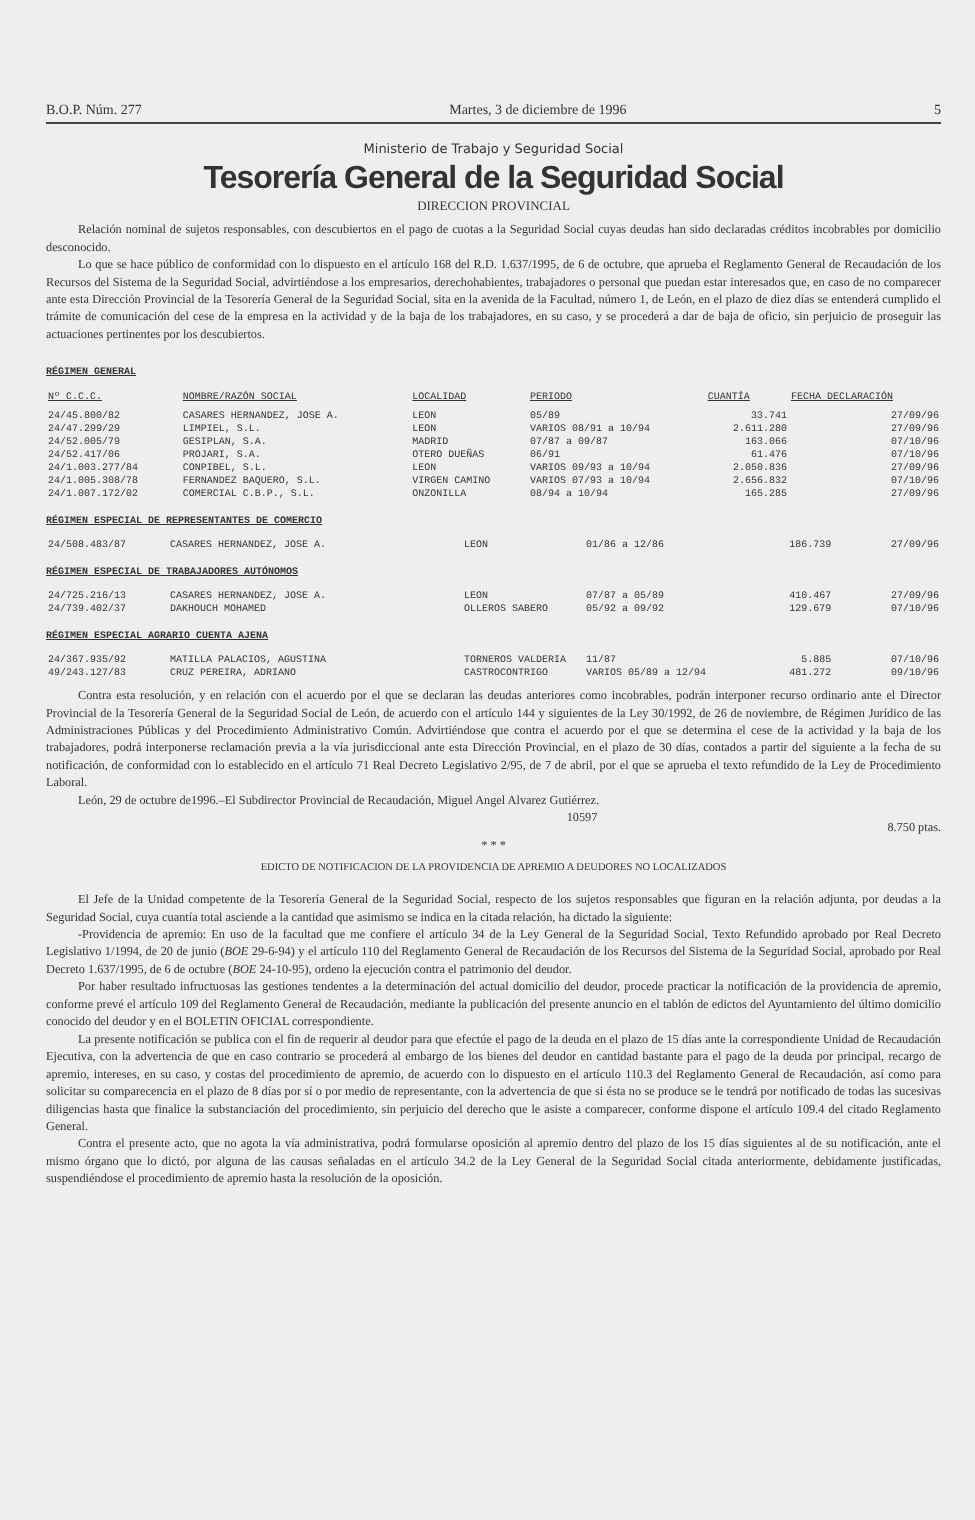B.O.P. Núm. 277 Martes, 3 de diciembre de 1996 5
Ministerio de Trabajo y Seguridad Social
Tesorería General de la Seguridad Social
DIRECCION PROVINCIAL
Relación nominal de sujetos responsables, con descubiertos en el pago de cuotas a la Seguridad Social cuyas deudas han sido declaradas créditos incobrables por domicilio desconocido.
Lo que se hace público de conformidad con lo dispuesto en el artículo 168 del R.D. 1.637/1995, de 6 de octubre, que aprueba el Reglamento General de Recaudación de los Recursos del Sistema de la Seguridad Social, advirtiéndose a los empresarios, derechohabientes, trabajadores o personal que puedan estar interesados que, en caso de no comparecer ante esta Dirección Provincial de la Tesorería General de la Seguridad Social, sita en la avenida de la Facultad, número 1, de León, en el plazo de diez días se entenderá cumplido el trámite de comunicación del cese de la empresa en la actividad y de la baja de los trabajadores, en su caso, y se procederá a dar de baja de oficio, sin perjuicio de proseguir las actuaciones pertinentes por los descubiertos.
RÉGIMEN GENERAL
| Nº C.C.C. | NOMBRE/RAZÓN SOCIAL | LOCALIDAD | PERIODO | CUANTÍA | FECHA DECLARACIÓN |
| --- | --- | --- | --- | --- | --- |
| 24/45.800/82 | CASARES HERNANDEZ, JOSE A. | LEON | 05/89 | 33.741 | 27/09/96 |
| 24/47.299/29 | LIMPIEL, S.L. | LEON | VARIOS 08/91 a 10/94 | 2.611.280 | 27/09/96 |
| 24/52.005/79 | GESIPLAN, S.A. | MADRID | 07/87 a 09/87 | 163.066 | 07/10/96 |
| 24/52.417/06 | PROJARI, S.A. | OTERO DUEÑAS | 06/91 | 61.476 | 07/10/96 |
| 24/1.003.277/84 | CONPIBEL, S.L. | LEON | VARIOS 09/93 a 10/94 | 2.050.836 | 27/09/96 |
| 24/1.005.308/78 | FERNANDEZ BAQUERO, S.L. | VIRGEN CAMINO | VARIOS 07/93 a 10/94 | 2.656.832 | 07/10/96 |
| 24/1.007.172/02 | COMERCIAL C.B.P., S.L. | ONZONILLA | 08/94 a 10/94 | 165.285 | 27/09/96 |
RÉGIMEN ESPECIAL DE REPRESENTANTES DE COMERCIO
| 24/508.483/87 | CASARES HERNANDEZ, JOSE A. | LEON | 01/86 a 12/86 | 186.739 | 27/09/96 |
RÉGIMEN ESPECIAL DE TRABAJADORES AUTÓNOMOS
| 24/725.216/13 | CASARES HERNANDEZ, JOSE A. | LEON | 07/87 a 05/89 | 410.467 | 27/09/96 |
| 24/739.402/37 | DAKHOUCH MOHAMED | OLLEROS SABERO | 05/92 a 09/92 | 129.679 | 07/10/96 |
RÉGIMEN ESPECIAL AGRARIO CUENTA AJENA
| 24/367.935/92 | MATILLA PALACIOS, AGUSTINA | TORNEROS VALDERIA | 11/87 | 5.885 | 07/10/96 |
| 49/243.127/83 | CRUZ PEREIRA, ADRIANO | CASTROCONTRIGO | VARIOS 05/89 a 12/94 | 481.272 | 09/10/96 |
Contra esta resolución, y en relación con el acuerdo por el que se declaran las deudas anteriores como incobrables, podrán interponer recurso ordinario ante el Director Provincial de la Tesorería General de la Seguridad Social de León, de acuerdo con el artículo 144 y siguientes de la Ley 30/1992, de 26 de noviembre, de Régimen Jurídico de las Administraciones Públicas y del Procedimiento Administrativo Común. Advirtiéndose que contra el acuerdo por el que se determina el cese de la actividad y la baja de los trabajadores, podrá interponerse reclamación previa a la vía jurisdiccional ante esta Dirección Provincial, en el plazo de 30 días, contados a partir del siguiente a la fecha de su notificación, de conformidad con lo establecido en el artículo 71 Real Decreto Legislativo 2/95, de 7 de abril, por el que se aprueba el texto refundido de la Ley de Procedimiento Laboral.
León, 29 de octubre de1996.–El Subdirector Provincial de Recaudación, Miguel Angel Alvarez Gutiérrez.
10597 8.750 ptas.
* * *
EDICTO DE NOTIFICACION DE LA PROVIDENCIA DE APREMIO A DEUDORES NO LOCALIZADOS
El Jefe de la Unidad competente de la Tesorería General de la Seguridad Social, respecto de los sujetos responsables que figuran en la relación adjunta, por deudas a la Seguridad Social, cuya cuantía total asciende a la cantidad que asimismo se indica en la citada relación, ha dictado la siguiente:
-Providencia de apremio: En uso de la facultad que me confiere el artículo 34 de la Ley General de la Seguridad Social, Texto Refundido aprobado por Real Decreto Legislativo 1/1994, de 20 de junio (BOE 29-6-94) y el artículo 110 del Reglamento General de Recaudación de los Recursos del Sistema de la Seguridad Social, aprobado por Real Decreto 1.637/1995, de 6 de octubre (BOE 24-10-95), ordeno la ejecución contra el patrimonio del deudor.
Por haber resultado infructuosas las gestiones tendentes a la determinación del actual domicilio del deudor, procede practicar la notificación de la providencia de apremio, conforme prevé el artículo 109 del Reglamento General de Recaudación, mediante la publicación del presente anuncio en el tablón de edictos del Ayuntamiento del último domicilio conocido del deudor y en el BOLETIN OFICIAL correspondiente.
La presente notificación se publica con el fin de requerir al deudor para que efectúe el pago de la deuda en el plazo de 15 días ante la correspondiente Unidad de Recaudación Ejecutiva, con la advertencia de que en caso contrario se procederá al embargo de los bienes del deudor en cantidad bastante para el pago de la deuda por principal, recargo de apremio, intereses, en su caso, y costas del procedimiento de apremio, de acuerdo con lo dispuesto en el artículo 110.3 del Reglamento General de Recaudación, así como para solicitar su comparecencia en el plazo de 8 días por sí o por medio de representante, con la advertencia de que si ésta no se produce se le tendrá por notificado de todas las sucesivas diligencias hasta que finalice la substanciación del procedimiento, sin perjuicio del derecho que le asiste a comparecer, conforme dispone el artículo 109.4 del citado Reglamento General.
Contra el presente acto, que no agota la vía administrativa, podrá formularse oposición al apremio dentro del plazo de los 15 días siguientes al de su notificación, ante el mismo órgano que lo dictó, por alguna de las causas señaladas en el artículo 34.2 de la Ley General de la Seguridad Social citada anteriormente, debidamente justificadas, suspendiéndose el procedimiento de apremio hasta la resolución de la oposición.